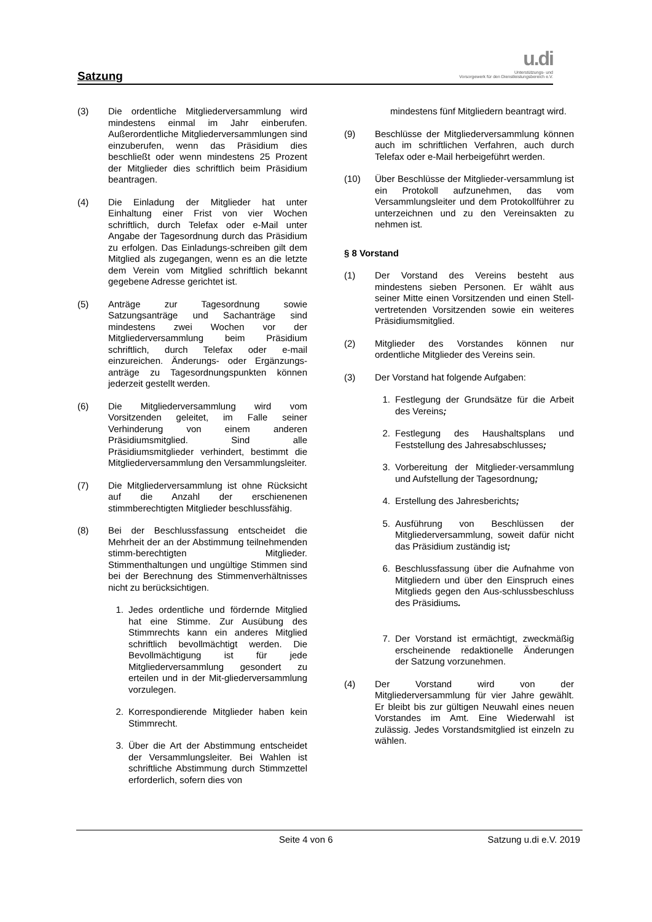Satzung
u.di
Unterstützungs- und
Vorsorgewerk für den Dienstleistungsbereich e.V.
(3) Die ordentliche Mitgliederversammlung wird mindestens einmal im Jahr einberufen. Außerordentliche Mitgliederversammlungen sind einzuberufen, wenn das Präsidium dies beschließt oder wenn mindestens 25 Prozent der Mitglieder dies schriftlich beim Präsidium beantragen.
(4) Die Einladung der Mitglieder hat unter Einhaltung einer Frist von vier Wochen schriftlich, durch Telefax oder e-Mail unter Angabe der Tagesordnung durch das Präsidium zu erfolgen. Das Einladungs-schreiben gilt dem Mitglied als zugegangen, wenn es an die letzte dem Verein vom Mitglied schriftlich bekannt gegebene Adresse gerichtet ist.
(5) Anträge zur Tagesordnung sowie Satzungsanträge und Sachanträge sind mindestens zwei Wochen vor der Mitgliederversammlung beim Präsidium schriftlich, durch Telefax oder e-mail einzureichen. Änderungs- oder Ergänzungs-anträge zu Tagesordnungspunkten können jederzeit gestellt werden.
(6) Die Mitgliederversammlung wird vom Vorsitzenden geleitet, im Falle seiner Verhinderung von einem anderen Präsidiumsmitglied. Sind alle Präsidiumsmitglieder verhindert, bestimmt die Mitgliederversammlung den Versammlungsleiter.
(7) Die Mitgliederversammlung ist ohne Rücksicht auf die Anzahl der erschienenen stimmberechtigten Mitglieder beschlussfähig.
(8) Bei der Beschlussfassung entscheidet die Mehrheit der an der Abstimmung teilnehmenden stimm-berechtigten Mitglieder. Stimmenthaltungen und ungültige Stimmen sind bei der Berechnung des Stimmenverhältnisses nicht zu berücksichtigen.
1. Jedes ordentliche und fördernde Mitglied hat eine Stimme. Zur Ausübung des Stimmrechts kann ein anderes Mitglied schriftlich bevollmächtigt werden. Die Bevollmächtigung ist für jede Mitgliederversammlung gesondert zu erteilen und in der Mit-gliederversammlung vorzulegen.
2. Korrespondierende Mitglieder haben kein Stimmrecht.
3. Über die Art der Abstimmung entscheidet der Versammlungsleiter. Bei Wahlen ist schriftliche Abstimmung durch Stimmzettel erforderlich, sofern dies von
mindestens fünf Mitgliedern beantragt wird.
(9) Beschlüsse der Mitgliederversammlung können auch im schriftlichen Verfahren, auch durch Telefax oder e-Mail herbeigeführt werden.
(10) Über Beschlüsse der Mitglieder-versammlung ist ein Protokoll aufzunehmen, das vom Versammlungsleiter und dem Protokollführer zu unterzeichnen und zu den Vereinsakten zu nehmen ist.
§ 8 Vorstand
(1) Der Vorstand des Vereins besteht aus mindestens sieben Personen. Er wählt aus seiner Mitte einen Vorsitzenden und einen Stell-vertretenden Vorsitzenden sowie ein weiteres Präsidiumsmitglied.
(2) Mitglieder des Vorstandes können nur ordentliche Mitglieder des Vereins sein.
(3) Der Vorstand hat folgende Aufgaben:
1. Festlegung der Grundsätze für die Arbeit des Vereins;
2. Festlegung des Haushaltsplans und Feststellung des Jahresabschlusses;
3. Vorbereitung der Mitglieder-versammlung und Aufstellung der Tagesordnung;
4. Erstellung des Jahresberichts;
5. Ausführung von Beschlüssen der Mitgliederversammlung, soweit dafür nicht das Präsidium zuständig ist;
6. Beschlussfassung über die Aufnahme von Mitgliedern und über den Einspruch eines Mitglieds gegen den Aus-schlussbeschluss des Präsidiums.
7. Der Vorstand ist ermächtigt, zweckmäßig erscheinende redaktionelle Änderungen der Satzung vorzunehmen.
(4) Der Vorstand wird von der Mitgliederversammlung für vier Jahre gewählt. Er bleibt bis zur gültigen Neuwahl eines neuen Vorstandes im Amt. Eine Wiederwahl ist zulässig. Jedes Vorstandsmitglied ist einzeln zu wählen.
Seite 4 von 6 Satzung u.di e.V. 2019